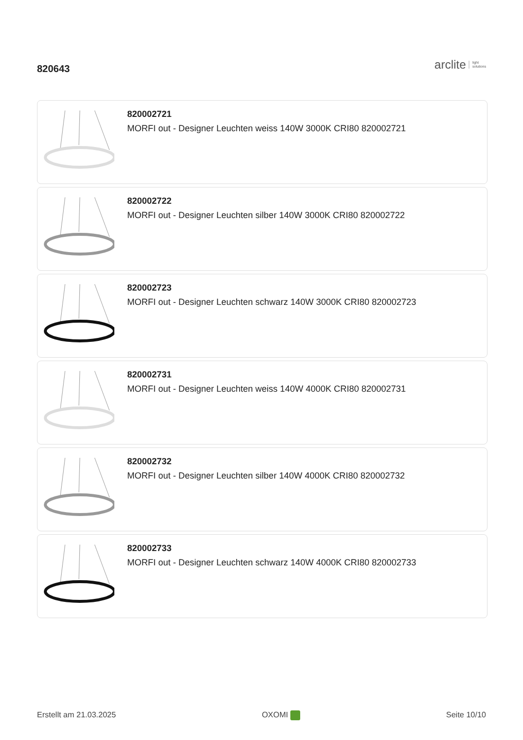820643
arclite light
solutions
820002721
MORFI out - Designer Leuchten weiss 140W 3000K CRI80 820002721
820002722
MORFI out - Designer Leuchten silber 140W 3000K CRI80 820002722
820002723
MORFI out - Designer Leuchten schwarz 140W 3000K CRI80 820002723
820002731
MORFI out - Designer Leuchten weiss 140W 4000K CRI80 820002731
820002732
MORFI out - Designer Leuchten silber 140W 4000K CRI80 820002732
820002733
MORFI out - Designer Leuchten schwarz 140W 4000K CRI80 820002733
Erstellt am 21.03.2025 OXOMI Seite 10/10